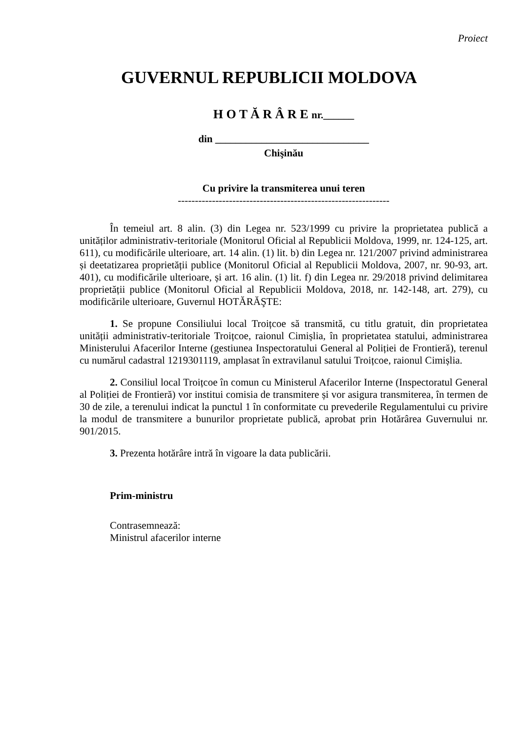Proiect
GUVERNUL REPUBLICII MOLDOVA
H O T Ă R Â R E nr.______
din ______________________________
Chişinău
Cu privire la transmiterea unui teren
--------------------------------------------------------------
În temeiul art. 8 alin. (3) din Legea nr. 523/1999 cu privire la proprietatea publică a unităților administrativ-teritoriale (Monitorul Oficial al Republicii Moldova, 1999, nr. 124-125, art. 611), cu modificările ulterioare, art. 14 alin. (1) lit. b) din Legea nr. 121/2007 privind administrarea și deetatizarea proprietății publice (Monitorul Oficial al Republicii Moldova, 2007, nr. 90-93, art. 401), cu modificările ulterioare, și art. 16 alin. (1) lit. f) din Legea nr. 29/2018 privind delimitarea proprietății publice (Monitorul Oficial al Republicii Moldova, 2018, nr. 142-148, art. 279), cu modificările ulterioare, Guvernul HOTĂRĂŞTE:
1. Se propune Consiliului local Troițcoe să transmită, cu titlu gratuit, din proprietatea unității administrativ-teritoriale Troițcoe, raionul Cimișlia, în proprietatea statului, administrarea Ministerului Afacerilor Interne (gestiunea Inspectoratului General al Poliției de Frontieră), terenul cu numărul cadastral 1219301119, amplasat în extravilanul satului Troițcoe, raionul Cimișlia.
2. Consiliul local Troițcoe în comun cu Ministerul Afacerilor Interne (Inspectoratul General al Poliției de Frontieră) vor institui comisia de transmitere și vor asigura transmiterea, în termen de 30 de zile, a terenului indicat la punctul 1 în conformitate cu prevederile Regulamentului cu privire la modul de transmitere a bunurilor proprietate publică, aprobat prin Hotărârea Guvernului nr. 901/2015.
3. Prezenta hotărâre intră în vigoare la data publicării.
Prim-ministru
Contrasemnează:
Ministrul afacerilor interne